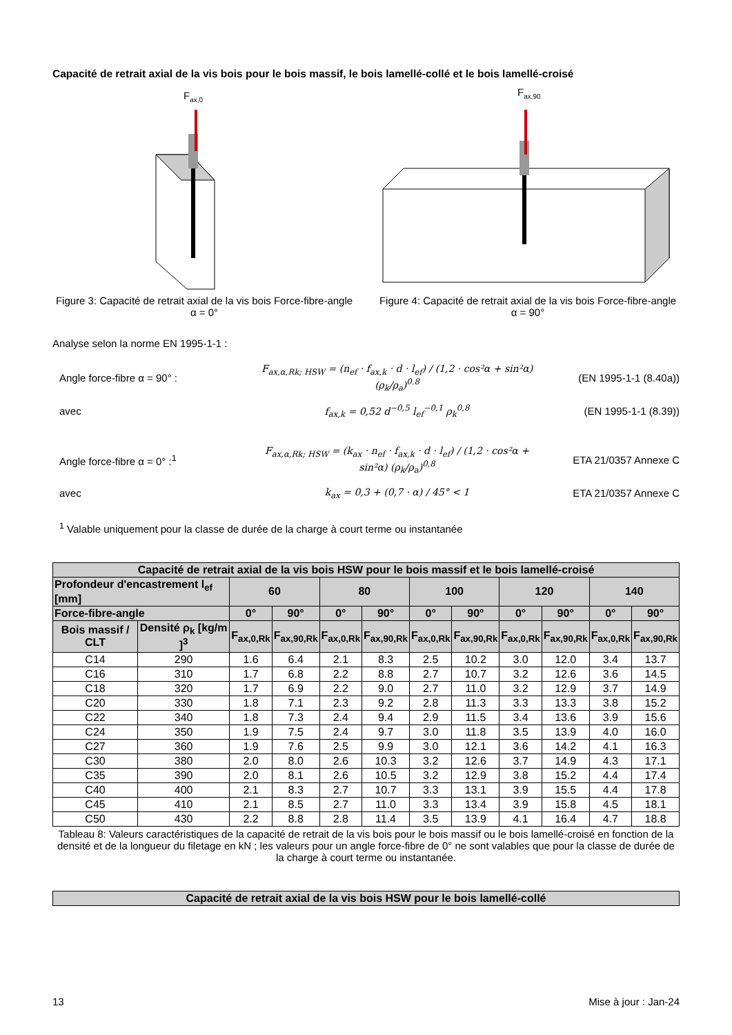Capacité de retrait axial de la vis bois pour le bois massif, le bois lamellé-collé et le bois lamellé-croisé
Fax,0
Figure 3: Capacité de retrait axial de la vis bois Force-fibre-angle α = 0°
Fax,90
Figure 4: Capacité de retrait axial de la vis bois Force-fibre-angle α = 90°
Analyse selon la norme EN 1995-1-1 :
Angle force-fibre α = 90° :
F<sub>ax,α,Rk; HSW</sub> = (n<sub>ef</sub> · f<sub>ax,k</sub> · d · l<sub>ef</sub>) / (1,2 · cos²α + sin²α) (ρ<sub>k</sub>/ρ<sub>a</sub>)<sup>0.8</sup>
(EN 1995-1-1 (8.40a))
avec
f<sub>ax,k</sub> = 0,52 d<sup>−0,5</sup> l<sub>ef</sub><sup>−0,1</sup> ρ<sub>k</sub><sup>0,8</sup>
(EN 1995-1-1 (8.39))
Angle force-fibre α = 0° :<sup>1</sup>
F<sub>ax,α,Rk; HSW</sub> = (k<sub>ax</sub> · n<sub>ef</sub> · f<sub>ax,k</sub> · d · l<sub>ef</sub>) / (1,2 · cos²α + sin²α) (ρ<sub>k</sub>/ρ<sub>a</sub>)<sup>0.8</sup>
ETA 21/0357 Annexe C
avec
k<sub>ax</sub> = 0,3 + (0,7 · α) / 45° < 1
ETA 21/0357 Annexe C
<sup>1</sup> Valable uniquement pour la classe de durée de la charge à court terme ou instantanée
| Capacité de retrait axial de la vis bois HSW pour le bois massif et le bois lamellé-croisé | | | | | | | | | | | |
| --- | --- | --- | --- | --- | --- | --- | --- | --- | --- | --- | --- |
| Profondeur d'encastrement l<sub>ef</sub> [mm] | | 60 | | 80 | | 100 | | 120 | | 140 | |
| Force-fibre-angle | | 0° | 90° | 0° | 90° | 0° | 90° | 0° | 90° | 0° | 90° |
| Bois massif / CLT | Densité ρ<sub>k</sub> [kg/m ]<sup>3</sup> | F<sub>ax,0,Rk</sub> | F<sub>ax,90,Rk</sub> | F<sub>ax,0,Rk</sub> | F<sub>ax,90,Rk</sub> | F<sub>ax,0,Rk</sub> | F<sub>ax,90,Rk</sub> | F<sub>ax,0,Rk</sub> | F<sub>ax,90,Rk</sub> | F<sub>ax,0,Rk</sub> | F<sub>ax,90,Rk</sub> |
| C14 | 290 | 1.6 | 6.4 | 2.1 | 8.3 | 2.5 | 10.2 | 3.0 | 12.0 | 3.4 | 13.7 |
| C16 | 310 | 1.7 | 6.8 | 2.2 | 8.8 | 2.7 | 10.7 | 3.2 | 12.6 | 3.6 | 14.5 |
| C18 | 320 | 1.7 | 6.9 | 2.2 | 9.0 | 2.7 | 11.0 | 3.2 | 12.9 | 3.7 | 14.9 |
| C20 | 330 | 1.8 | 7.1 | 2.3 | 9.2 | 2.8 | 11.3 | 3.3 | 13.3 | 3.8 | 15.2 |
| C22 | 340 | 1.8 | 7.3 | 2.4 | 9.4 | 2.9 | 11.5 | 3.4 | 13.6 | 3.9 | 15.6 |
| C24 | 350 | 1.9 | 7.5 | 2.4 | 9.7 | 3.0 | 11.8 | 3.5 | 13.9 | 4.0 | 16.0 |
| C27 | 360 | 1.9 | 7.6 | 2.5 | 9.9 | 3.0 | 12.1 | 3.6 | 14.2 | 4.1 | 16.3 |
| C30 | 380 | 2.0 | 8.0 | 2.6 | 10.3 | 3.2 | 12.6 | 3.7 | 14.9 | 4.3 | 17.1 |
| C35 | 390 | 2.0 | 8.1 | 2.6 | 10.5 | 3.2 | 12.9 | 3.8 | 15.2 | 4.4 | 17.4 |
| C40 | 400 | 2.1 | 8.3 | 2.7 | 10.7 | 3.3 | 13.1 | 3.9 | 15.5 | 4.4 | 17.8 |
| C45 | 410 | 2.1 | 8.5 | 2.7 | 11.0 | 3.3 | 13.4 | 3.9 | 15.8 | 4.5 | 18.1 |
| C50 | 430 | 2.2 | 8.8 | 2.8 | 11.4 | 3.5 | 13.9 | 4.1 | 16.4 | 4.7 | 18.8 |
Tableau 8: Valeurs caractéristiques de la capacité de retrait de la vis bois pour le bois massif ou le bois lamellé-croisé en fonction de la densité et de la longueur du filetage en kN ; les valeurs pour un angle force-fibre de 0° ne sont valables que pour la classe de durée de la charge à court terme ou instantanée.
| Capacité de retrait axial de la vis bois HSW pour le bois lamellé-collé |
| --- |
13 Mise à jour : Jan-24